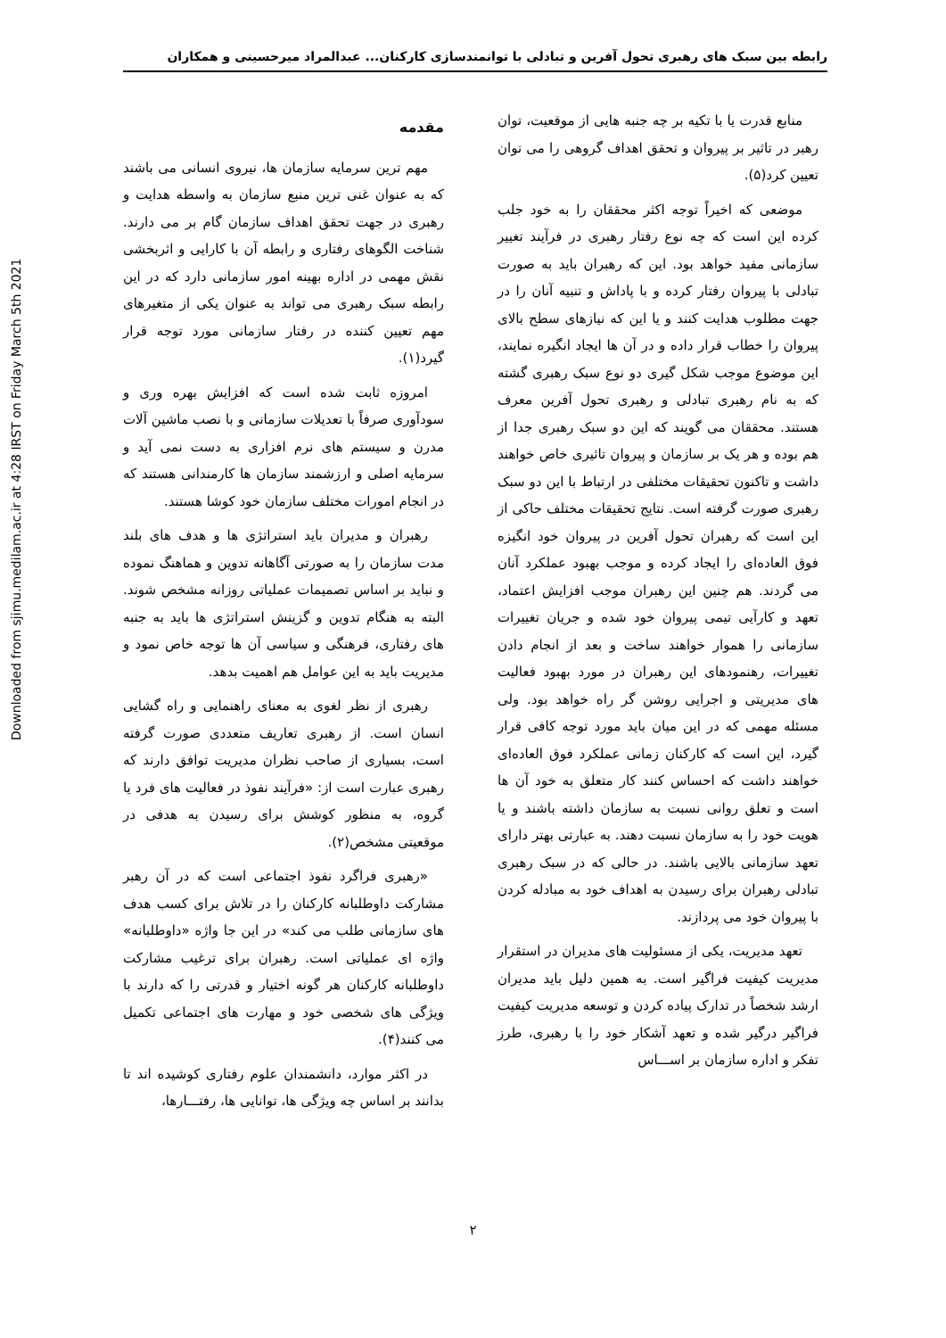Downloaded from sjimu.medilam.ac.ir at 4:28 IRST on Friday March 5th 2021
رابطه بین سبک های رهبری تحول آفرین و تبادلی با توانمندسازی کارکنان... عبدالمراد میرحسینی و همکاران
مقدمه
مهم ترین سرمایه سازمان ها، نیروی انسانی می باشند که به عنوان غنی ترین منبع سازمان به واسطه هدایت و رهبری در جهت تحقق اهداف سازمان گام بر می دارند. شناخت الگوهای رفتاری و رابطه آن با کارایی و اثربخشی نقش مهمی در اداره بهینه امور سازمانی دارد که در این رابطه سبک رهبری می تواند به عنوان یکی از متغیرهای مهم تعیین کننده در رفتار سازمانی مورد توجه قرار گیرد(۱).
امروزه ثابت شده است که افزایش بهره وری و سودآوری صرفاً با تعدیلات سازمانی و با نصب ماشین آلات مدرن و سیستم های نرم افزاری به دست نمی آید و سرمایه اصلی و ارزشمند سازمان ها کارمندانی هستند که در انجام امورات مختلف سازمان خود کوشا هستند.
رهبران و مدیران باید استراتژی ها و هدف های بلند مدت سازمان را به صورتی آگاهانه تدوین و هماهنگ نموده و نباید بر اساس تصمیمات عملیاتی روزانه مشخص شوند. البته به هنگام تدوین و گزینش استراتژی ها باید به جنبه های رفتاری، فرهنگی و سیاسی آن ها توجه خاص نمود و مدیریت باید به این عوامل هم اهمیت بدهد.
رهبری از نظر لغوی به معنای راهنمایی و راه گشایی انسان است. از رهبری تعاریف متعددی صورت گرفته است، بسیاری از صاحب نظران مدیریت توافق دارند که رهبری عبارت است از: «فرآیند نفوذ در فعالیت های فرد یا گروه، به منظور کوشش برای رسیدن به هدفی در موقعیتی مشخص(۲).
«رهبری فراگرد نفوذ اجتماعی است که در آن رهبر مشارکت داوطلبانه کارکنان را در تلاش برای کسب هدف های سازمانی طلب می کند» در این جا واژه «داوطلبانه» واژه ای عملیاتی است. رهبران برای ترغیب مشارکت داوطلبانه کارکنان هر گونه اختیار و قدرتی را که دارند با ویژگی های شخصی خود و مهارت های اجتماعی تکمیل می کنند(۴).
در اکثر موارد، دانشمندان علوم رفتاری کوشیده اند تا بدانند بر اساس چه ویژگی ها، توانایی ها، رفتـــارها،
منابع قدرت یا با تکیه بر چه جنبه هایی از موقعیت، توان رهبر در تاثیر بر پیروان و تحقق اهداف گروهی را می توان تعیین کرد(۵).
موضعی که اخیراً توجه اکثر محققان را به خود جلب کرده این است که چه نوع رفتار رهبری در فرآیند تغییر سازمانی مفید خواهد بود. این که رهبران باید به صورت تبادلی با پیروان رفتار کرده و با پاداش و تنبیه آنان را در جهت مطلوب هدایت کنند و یا این که نیازهای سطح بالای پیروان را خطاب قرار داده و در آن ها ایجاد انگیره نمایند، این موضوع موجب شکل گیری دو نوع سبک رهبری گشته که به نام رهبری تبادلی و رهبری تحول آفرین معرف هستند. محققان می گویند که این دو سبک رهبری جدا از هم بوده و هر یک بر سازمان و پیروان تاثیری خاص خواهند داشت و تاکنون تحقیقات مختلفی در ارتباط با این دو سبک رهبری صورت گرفته است. نتایج تحقیقات مختلف حاکی از این است که رهبران تحول آفرین در پیروان خود انگیزه فوق العاده‌ای را ایجاد کرده و موجب بهبود عملکرد آنان می گردند. هم چنین این رهبران موجب افزایش اعتماد، تعهد و کارآیی تیمی پیروان خود شده و جریان تغییرات سازمانی را هموار خواهند ساخت و بعد از انجام دادن تغییرات، رهنمودهای این رهبران در مورد بهبود فعالیت های مدیریتی و اجرایی روشن گر راه خواهد بود. ولی مسئله مهمی که در این میان باید مورد توجه کافی قرار گیرد، این است که کارکنان زمانی عملکرد فوق العاده‌ای خواهند داشت که احساس کنند کار متعلق به خود آن ها است و تعلق روانی نسبت به سازمان داشته باشند و یا هویت خود را به سازمان نسبت دهند. به عبارتی بهتر دارای تعهد سازمانی بالایی باشند. در حالی که در سبک رهبری تبادلی رهبران برای رسیدن به اهداف خود به مبادله کردن با پیروان خود می پردازند.
تعهد مدیریت، یکی از مسئولیت های مدیران در استقرار مدیریت کیفیت فراگیر است. به همین دلیل باید مدیران ارشد شخصاً در تدارک پیاده کردن و توسعه مدیریت کیفیت فراگیر درگیر شده و تعهد آشکار خود را با رهبری، طرز تفکر و اداره سازمان بر اســـاس
۲